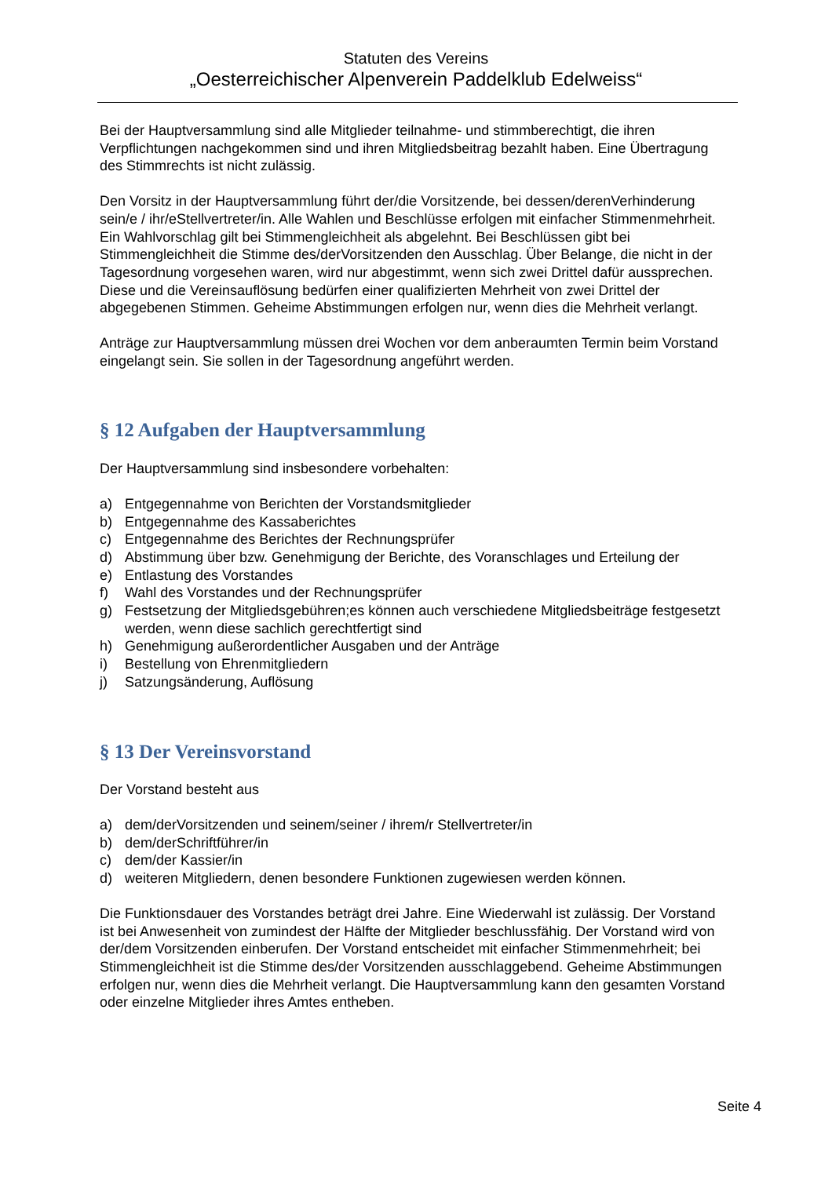Statuten des Vereins
„Oesterreichischer Alpenverein Paddelklub Edelweiss“
Bei der Hauptversammlung sind alle Mitglieder teilnahme- und stimmberechtigt, die ihren Verpflichtungen nachgekommen sind und ihren Mitgliedsbeitrag bezahlt haben. Eine Übertragung des Stimmrechts ist nicht zulässig.
Den Vorsitz in der Hauptversammlung führt der/die Vorsitzende, bei dessen/derenVerhinderung sein/e / ihr/eStellvertreter/in. Alle Wahlen und Beschlüsse erfolgen mit einfacher Stimmenmehrheit. Ein Wahlvorschlag gilt bei Stimmengleichheit als abgelehnt. Bei Beschlüssen gibt bei Stimmengleichheit die Stimme des/derVorsitzenden den Ausschlag. Über Belange, die nicht in der Tagesordnung vorgesehen waren, wird nur abgestimmt, wenn sich zwei Drittel dafür aussprechen. Diese und die Vereinsauflösung bedürfen einer qualifizierten Mehrheit von zwei Drittel der abgegebenen Stimmen. Geheime Abstimmungen erfolgen nur, wenn dies die Mehrheit verlangt.
Anträge zur Hauptversammlung müssen drei Wochen vor dem anberaumten Termin beim Vorstand eingelangt sein. Sie sollen in der Tagesordnung angeführt werden.
§ 12 Aufgaben der Hauptversammlung
Der Hauptversammlung sind insbesondere vorbehalten:
a) Entgegennahme von Berichten der Vorstandsmitglieder
b) Entgegennahme des Kassaberichtes
c) Entgegennahme des Berichtes der Rechnungsprüfer
d) Abstimmung über bzw. Genehmigung der Berichte, des Voranschlages und Erteilung der
e) Entlastung des Vorstandes
f) Wahl des Vorstandes und der Rechnungsprüfer
g) Festsetzung der Mitgliedsgebühren;es können auch verschiedene Mitgliedsbeiträge festgesetzt werden, wenn diese sachlich gerechtfertigt sind
h) Genehmigung außerordentlicher Ausgaben und der Anträge
i) Bestellung von Ehrenmitgliedern
j) Satzungsänderung, Auflösung
§ 13 Der Vereinsvorstand
Der Vorstand besteht aus
a) dem/derVorsitzenden und seinem/seiner / ihrem/r Stellvertreter/in
b) dem/derSchriftführer/in
c) dem/der Kassier/in
d) weiteren Mitgliedern, denen besondere Funktionen zugewiesen werden können.
Die Funktionsdauer des Vorstandes beträgt drei Jahre. Eine Wiederwahl ist zulässig. Der Vorstand ist bei Anwesenheit von zumindest der Hälfte der Mitglieder beschlussfähig. Der Vorstand wird von der/dem Vorsitzenden einberufen. Der Vorstand entscheidet mit einfacher Stimmenmehrheit; bei Stimmengleichheit ist die Stimme des/der Vorsitzenden ausschlaggebend. Geheime Abstimmungen erfolgen nur, wenn dies die Mehrheit verlangt. Die Hauptversammlung kann den gesamten Vorstand oder einzelne Mitglieder ihres Amtes entheben.
Seite 4